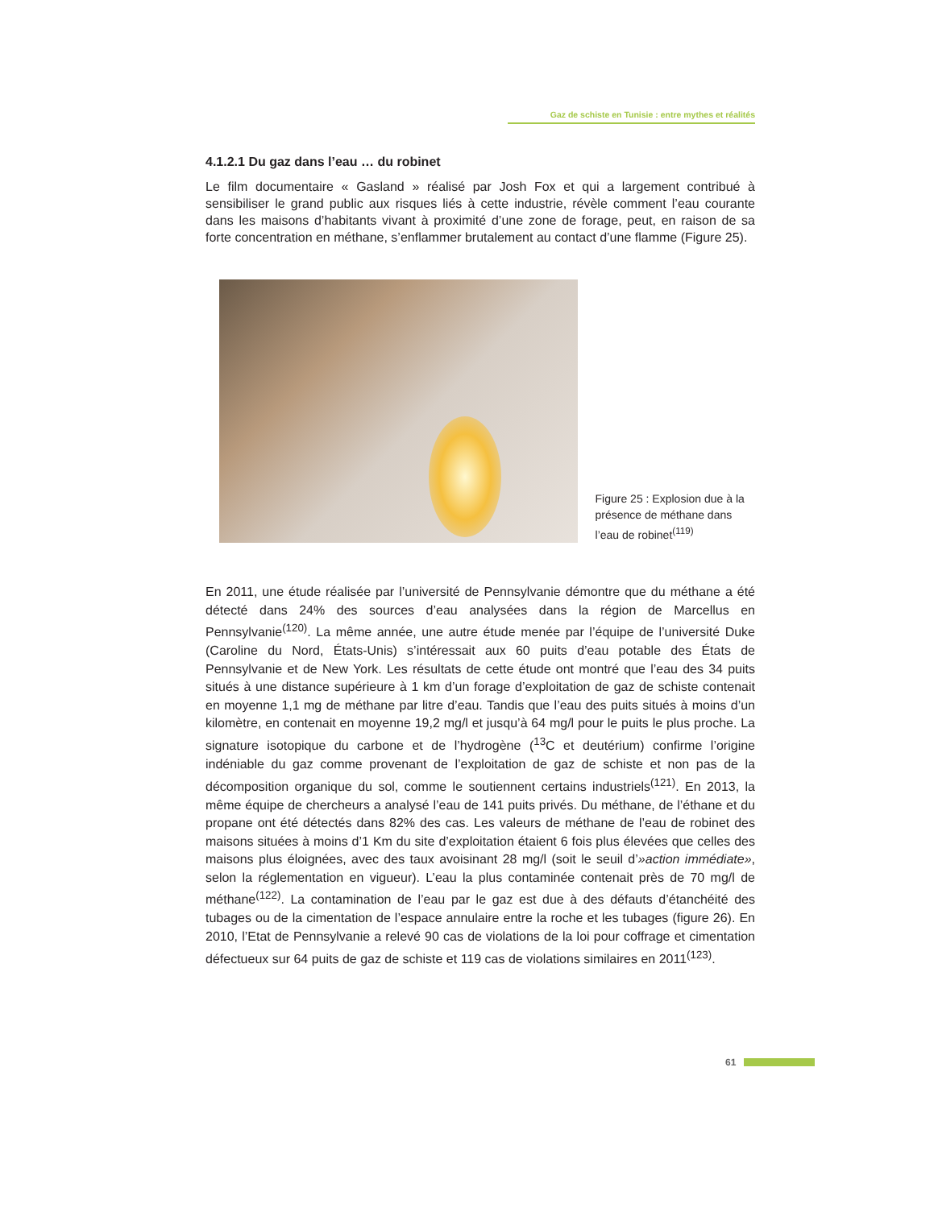Gaz de schiste en Tunisie : entre mythes et réalités
4.1.2.1 Du gaz dans l’eau … du robinet
Le film documentaire « Gasland » réalisé par Josh Fox et qui a largement contribué à sensibiliser le grand public aux risques liés à cette industrie, révèle comment l’eau courante dans les maisons d’habitants vivant à proximité d’une zone de forage, peut, en raison de sa forte concentration en méthane, s’enflammer brutalement au contact d’une flamme (Figure 25).
Figure 25 : Explosion due à la présence de méthane dans l’eau de robinet<sup>(119)</sup>
En 2011, une étude réalisée par l’université de Pennsylvanie démontre que du méthane a été détecté dans 24% des sources d’eau analysées dans la région de Marcellus en Pennsylvanie<sup>(120)</sup>. La même année, une autre étude menée par l’équipe de l’université Duke (Caroline du Nord, États-Unis) s’intéressait aux 60 puits d’eau potable des États de Pennsylvanie et de New York. Les résultats de cette étude ont montré que l’eau des 34 puits situés à une distance supérieure à 1 km d’un forage d’exploitation de gaz de schiste contenait en moyenne 1,1 mg de méthane par litre d’eau. Tandis que l’eau des puits situés à moins d’un kilomètre, en contenait en moyenne 19,2 mg/l et jusqu’à 64 mg/l pour le puits le plus proche. La signature isotopique du carbone et de l’hydrogène (<sup>13</sup>C et deutérium) confirme l’origine indéniable du gaz comme provenant de l’exploitation de gaz de schiste et non pas de la décomposition organique du sol, comme le soutiennent certains industriels<sup>(121)</sup>. En 2013, la même équipe de chercheurs a analysé l’eau de 141 puits privés. Du méthane, de l’éthane et du propane ont été détectés dans 82% des cas. Les valeurs de méthane de l’eau de robinet des maisons situées à moins d’1 Km du site d’exploitation étaient 6 fois plus élevées que celles des maisons plus éloignées, avec des taux avoisinant 28 mg/l (soit le seuil d’»action immédiate», selon la réglementation en vigueur). L’eau la plus contaminée contenait près de 70 mg/l de méthane<sup>(122)</sup>. La contamination de l’eau par le gaz est due à des défauts d’étanchéité des tubages ou de la cimentation de l’espace annulaire entre la roche et les tubages (figure 26). En 2010, l’Etat de Pennsylvanie a relevé 90 cas de violations de la loi pour coffrage et cimentation défectueux sur 64 puits de gaz de schiste et 119 cas de violations similaires en 2011<sup>(123)</sup>.
61